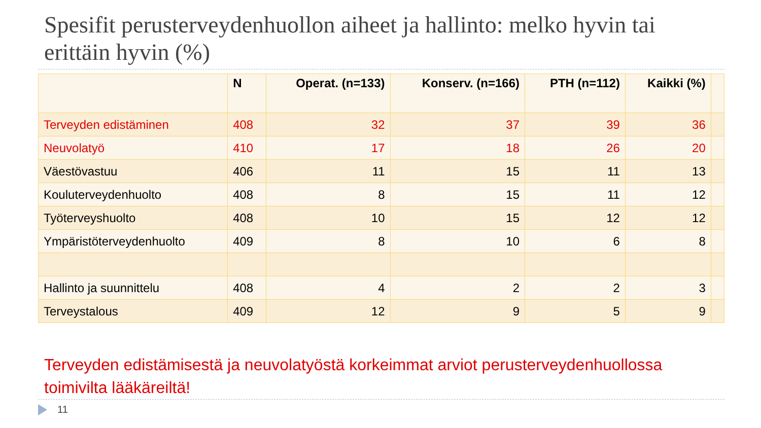Spesifit perusterveydenhuollon aiheet ja hallinto: melko hyvin tai erittäin hyvin (%)
| | N | Operat. (n=133) | Konserv. (n=166) | PTH (n=112) | Kaikki (%) | |
| --- | --- | --- | --- | --- | --- | --- |
| Terveyden edistäminen | 408 | 32 | 37 | 39 | 36 | |
| Neuvolatyö | 410 | 17 | 18 | 26 | 20 | |
| Väestövastuu | 406 | 11 | 15 | 11 | 13 | |
| Kouluterveydenhuolto | 408 | 8 | 15 | 11 | 12 | |
| Työterveyshuolto | 408 | 10 | 15 | 12 | 12 | |
| Ympäristöterveydenhuolto | 409 | 8 | 10 | 6 | 8 | |
| Hallinto ja suunnittelu | 408 | 4 | 2 | 2 | 3 | |
| Terveystalous | 409 | 12 | 9 | 5 | 9 | |
Terveyden edistämisestä ja neuvolatyöstä korkeimmat arviot perusterveydenhuollossa toimivilta lääkäreiltä!
11